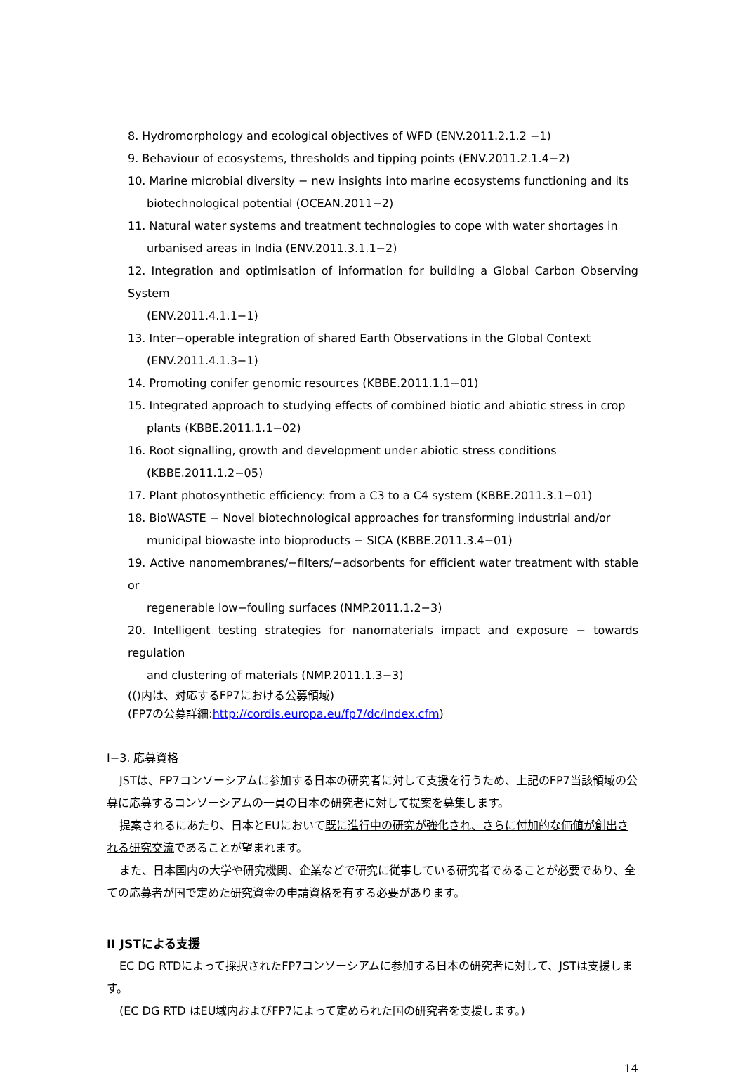8. Hydromorphology and ecological objectives of WFD (ENV.2011.2.1.2 −1)
9. Behaviour of ecosystems, thresholds and tipping points (ENV.2011.2.1.4−2)
10. Marine microbial diversity − new insights into marine ecosystems functioning and its
biotechnological potential (OCEAN.2011−2)
11. Natural water systems and treatment technologies to cope with water shortages in
urbanised areas in India (ENV.2011.3.1.1−2)
12. Integration and optimisation of information for building a Global Carbon Observing System
(ENV.2011.4.1.1−1)
13. Inter−operable integration of shared Earth Observations in the Global Context
(ENV.2011.4.1.3−1)
14. Promoting conifer genomic resources (KBBE.2011.1.1−01)
15. Integrated approach to studying effects of combined biotic and abiotic stress in crop
plants (KBBE.2011.1.1−02)
16. Root signalling, growth and development under abiotic stress conditions
(KBBE.2011.1.2−05)
17. Plant photosynthetic efficiency: from a C3 to a C4 system (KBBE.2011.3.1−01)
18. BioWASTE − Novel biotechnological approaches for transforming industrial and/or
municipal biowaste into bioproducts − SICA (KBBE.2011.3.4−01)
19. Active nanomembranes/−filters/−adsorbents for efficient water treatment with stable or
regenerable low−fouling surfaces (NMP.2011.1.2−3)
20. Intelligent testing strategies for nanomaterials impact and exposure − towards regulation
and clustering of materials (NMP.2011.1.3−3)
(()内は、対応するFP7における公募領域)
(FP7の公募詳細:http://cordis.europa.eu/fp7/dc/index.cfm)
I−3. 応募資格
JSTは、FP7コンソーシアムに参加する日本の研究者に対して支援を行うため、上記のFP7当該領域の公募に応募するコンソーシアムの一員の日本の研究者に対して提案を募集します。
提案されるにあたり、日本とEUにおいて既に進行中の研究が強化され、さらに付加的な価値が創出される研究交流であることが望まれます。
また、日本国内の大学や研究機関、企業などで研究に従事している研究者であることが必要であり、全ての応募者が国で定めた研究資金の申請資格を有する必要があります。
II JSTによる支援
EC DG RTDによって採択されたFP7コンソーシアムに参加する日本の研究者に対して、JSTは支援します。
(EC DG RTD はEU域内およびFP7によって定められた国の研究者を支援します。)
14